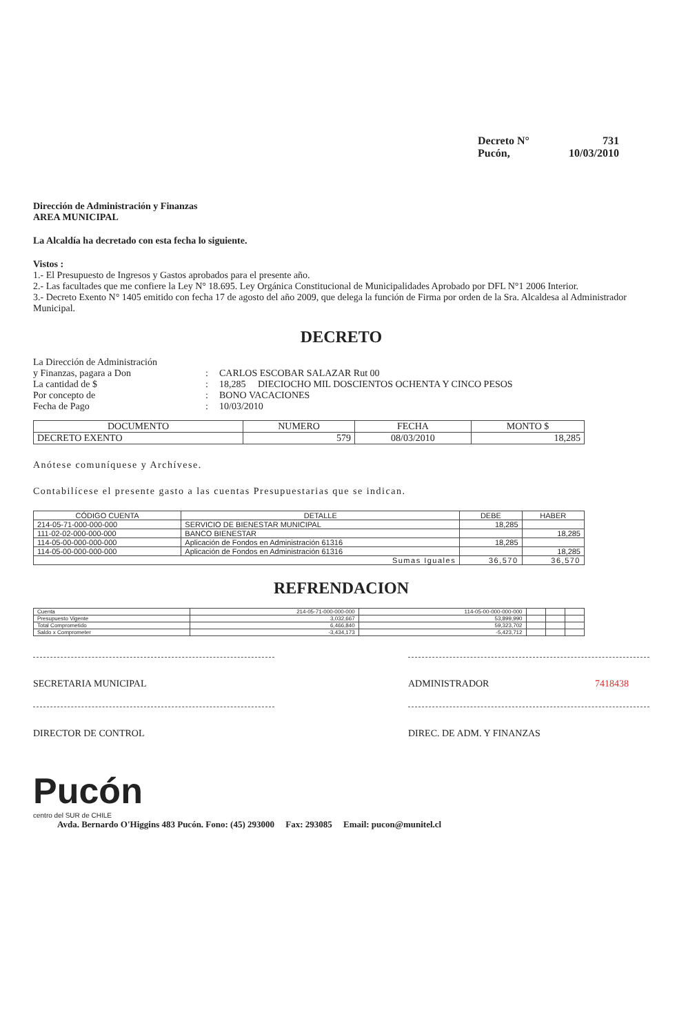Decreto N° 731
Pucón, 10/03/2010
Dirección de Administración y Finanzas
AREA MUNICIPAL
La Alcaldía ha decretado con esta fecha lo siguiente.
Vistos :
1.- El Presupuesto de Ingresos y Gastos aprobados para el presente año.
2.- Las facultades que me confiere la Ley N° 18.695. Ley Orgánica Constitucional de Municipalidades Aprobado por DFL N°1 2006 Interior.
3.- Decreto Exento N° 1405 emitido con fecha 17 de agosto del año 2009, que delega la función de Firma por orden de la Sra. Alcaldesa al Administrador Municipal.
DECRETO
La Dirección de Administración y Finanzas, pagara a Don: CARLOS ESCOBAR SALAZAR Rut 00 La cantidad de $: 18,285 DIECIOCHO MIL DOSCIENTOS OCHENTA Y CINCO PESOS Por concepto de: BONO VACACIONES Fecha de Pago: 10/03/2010
| DOCUMENTO | NUMERO | FECHA | MONTO $ |
| --- | --- | --- | --- |
| DECRETO EXENTO | 579 | 08/03/2010 | 18,285 |
Anótese comuníquese y Archívese.
Contabilícese el presente gasto a las cuentas Presupuestarias que se indican.
| CÓDIGO CUENTA | DETALLE | DEBE | HABER |
| --- | --- | --- | --- |
| 214-05-71-000-000-000 | SERVICIO DE BIENESTAR MUNICIPAL | 18,285 | |
| 111-02-02-000-000-000 | BANCO BIENESTAR | | 18,285 |
| 114-05-00-000-000-000 | Aplicación de Fondos en Administración 61316 | 18,285 | |
| 114-05-00-000-000-000 | Aplicación de Fondos en Administración 61316 | | 18,285 |
| Sumas Iguales | | 36,570 | 36,570 |
REFRENDACION
| Cuenta | 214-05-71-000-000-000 | 114-05-00-000-000-000 | | | |
| Presupuesto Vigente | 3,032,667 | 53,899,990 | | | |
| Total Comprometido | 6,466,840 | 59,323,702 | | | |
| Saldo x Comprometer | -3,434,173 | -5,423,712 | | | |
SECRETARIA MUNICIPAL ADMINISTRADOR 7418438
DIRECTOR DE CONTROL DIREC. DE ADM. Y FINANZAS
Pucón
centro del SUR de CHILE
Avda. Bernardo O'Higgins 483 Pucón. Fono: (45) 293000 Fax: 293085 Email: pucon@munitel.cl